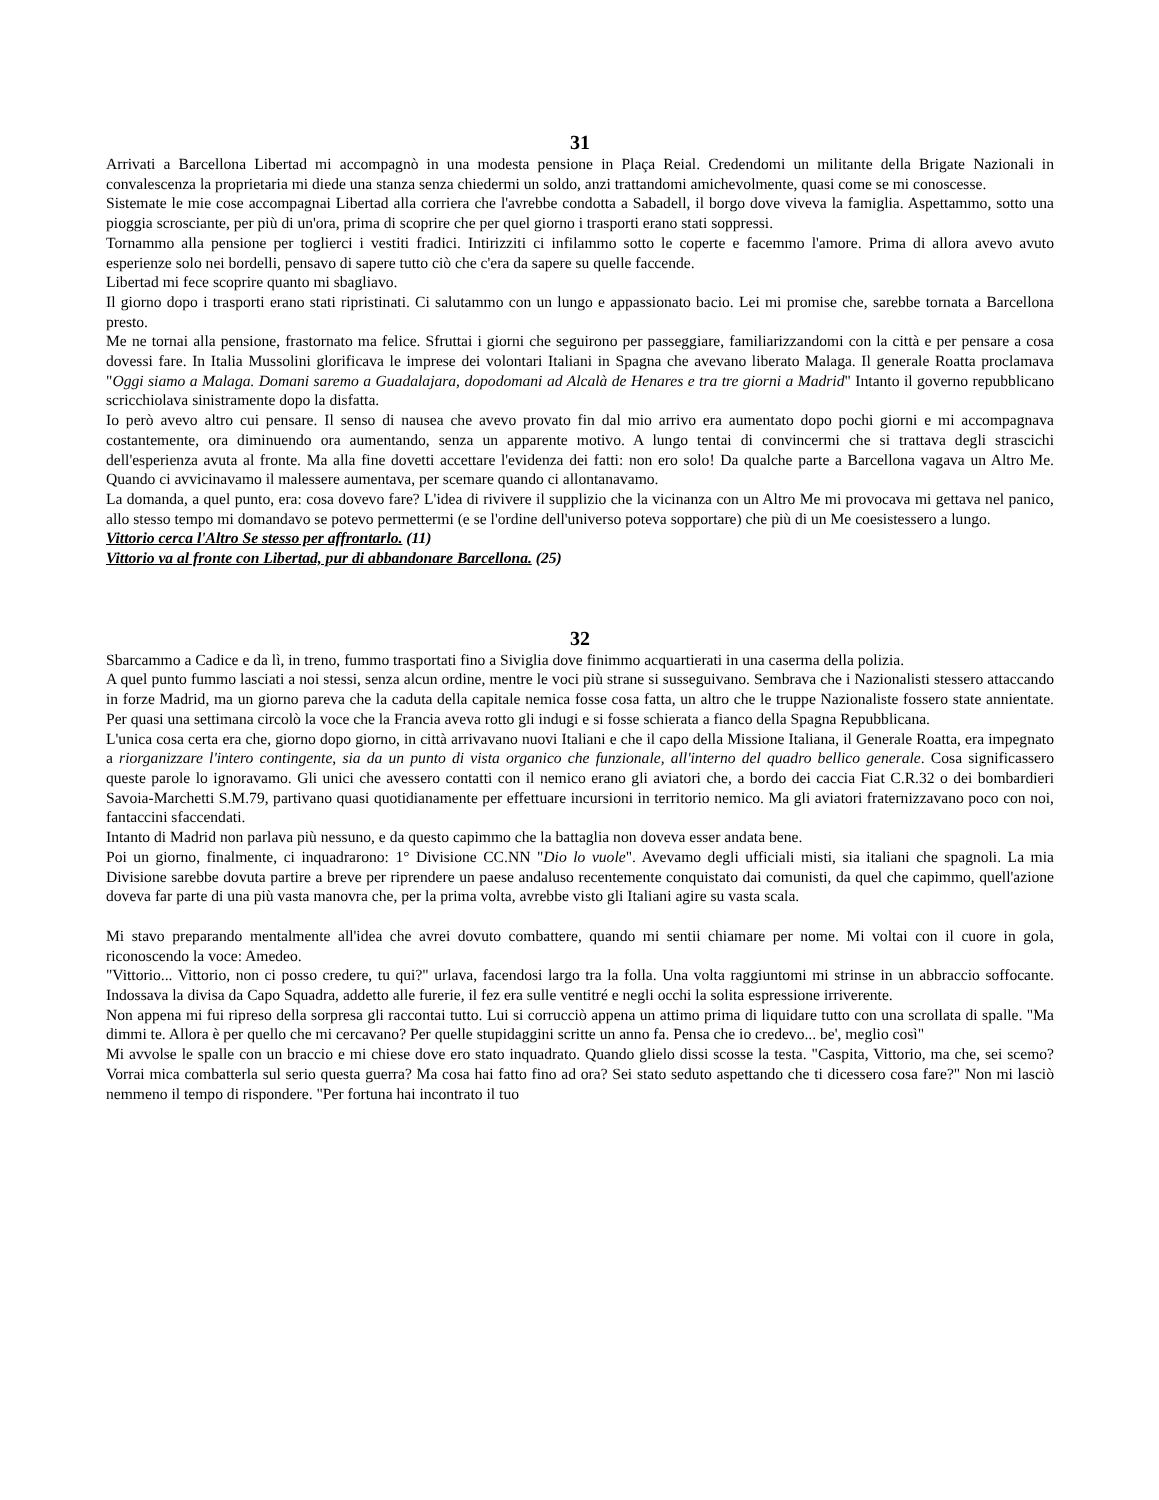31
Arrivati a Barcellona Libertad mi accompagnò in una modesta pensione in Plaça Reial. Credendomi un militante della Brigate Nazionali in convalescenza la proprietaria mi diede una stanza senza chiedermi un soldo, anzi trattandomi amichevolmente, quasi come se mi conoscesse.
Sistemate le mie cose accompagnai Libertad alla corriera che l'avrebbe condotta a Sabadell, il borgo dove viveva la famiglia. Aspettammo, sotto una pioggia scrosciante, per più di un'ora, prima di scoprire che per quel giorno i trasporti erano stati soppressi.
Tornammo alla pensione per toglierci i vestiti fradici. Intirizziti ci infilammo sotto le coperte e facemmo l'amore. Prima di allora avevo avuto esperienze solo nei bordelli, pensavo di sapere tutto ciò che c'era da sapere su quelle faccende.
Libertad mi fece scoprire quanto mi sbagliavo.
Il giorno dopo i trasporti erano stati ripristinati. Ci salutammo con un lungo e appassionato bacio. Lei mi promise che, sarebbe tornata a Barcellona presto.
Me ne tornai alla pensione, frastornato ma felice. Sfruttai i giorni che seguirono per passeggiare, familiarizzandomi con la città e per pensare a cosa dovessi fare. In Italia Mussolini glorificava le imprese dei volontari Italiani in Spagna che avevano liberato Malaga. Il generale Roatta proclamava "Oggi siamo a Malaga. Domani saremo a Guadalajara, dopodomani ad Alcalà de Henares e tra tre giorni a Madrid" Intanto il governo repubblicano scricchiolava sinistramente dopo la disfatta.
Io però avevo altro cui pensare. Il senso di nausea che avevo provato fin dal mio arrivo era aumentato dopo pochi giorni e mi accompagnava costantemente, ora diminuendo ora aumentando, senza un apparente motivo. A lungo tentai di convincermi che si trattava degli strascichi dell'esperienza avuta al fronte. Ma alla fine dovetti accettare l'evidenza dei fatti: non ero solo! Da qualche parte a Barcellona vagava un Altro Me. Quando ci avvicinavamo il malessere aumentava, per scemare quando ci allontanavamo.
La domanda, a quel punto, era: cosa dovevo fare? L'idea di rivivere il supplizio che la vicinanza con un Altro Me mi provocava mi gettava nel panico, allo stesso tempo mi domandavo se potevo permettermi (e se l'ordine dell'universo poteva sopportare) che più di un Me coesistessero a lungo.
Vittorio cerca l'Altro Se stesso per affrontarlo. (11)
Vittorio va al fronte con Libertad, pur di abbandonare Barcellona. (25)
32
Sbarcammo a Cadice e da lì, in treno, fummo trasportati fino a Siviglia dove finimmo acquartierati in una caserma della polizia.
A quel punto fummo lasciati a noi stessi, senza alcun ordine, mentre le voci più strane si susseguivano. Sembrava che i Nazionalisti stessero attaccando in forze Madrid, ma un giorno pareva che la caduta della capitale nemica fosse cosa fatta, un altro che le truppe Nazionaliste fossero state annientate. Per quasi una settimana circolò la voce che la Francia aveva rotto gli indugi e si fosse schierata a fianco della Spagna Repubblicana.
L'unica cosa certa era che, giorno dopo giorno, in città arrivavano nuovi Italiani e che il capo della Missione Italiana, il Generale Roatta, era impegnato a riorganizzare l'intero contingente, sia da un punto di vista organico che funzionale, all'interno del quadro bellico generale. Cosa significassero queste parole lo ignoravamo. Gli unici che avessero contatti con il nemico erano gli aviatori che, a bordo dei caccia Fiat C.R.32 o dei bombardieri Savoia-Marchetti S.M.79, partivano quasi quotidianamente per effettuare incursioni in territorio nemico. Ma gli aviatori fraternizzavano poco con noi, fantaccini sfaccendati.
Intanto di Madrid non parlava più nessuno, e da questo capimmo che la battaglia non doveva esser andata bene.
Poi un giorno, finalmente, ci inquadrarono: 1° Divisione CC.NN "Dio lo vuole". Avevamo degli ufficiali misti, sia italiani che spagnoli. La mia Divisione sarebbe dovuta partire a breve per riprendere un paese andaluso recentemente conquistato dai comunisti, da quel che capimmo, quell'azione doveva far parte di una più vasta manovra che, per la prima volta, avrebbe visto gli Italiani agire su vasta scala.
Mi stavo preparando mentalmente all'idea che avrei dovuto combattere, quando mi sentii chiamare per nome. Mi voltai con il cuore in gola, riconoscendo la voce: Amedeo.
"Vittorio... Vittorio, non ci posso credere, tu qui?" urlava, facendosi largo tra la folla. Una volta raggiuntomi mi strinse in un abbraccio soffocante. Indossava la divisa da Capo Squadra, addetto alle furerie, il fez era sulle ventitré e negli occhi la solita espressione irriverente.
Non appena mi fui ripreso della sorpresa gli raccontai tutto. Lui si corrucciò appena un attimo prima di liquidare tutto con una scrollata di spalle. "Ma dimmi te. Allora è per quello che mi cercavano? Per quelle stupidaggini scritte un anno fa. Pensa che io credevo... be', meglio così"
Mi avvolse le spalle con un braccio e mi chiese dove ero stato inquadrato. Quando glielo dissi scosse la testa. "Caspita, Vittorio, ma che, sei scemo? Vorrai mica combatterla sul serio questa guerra? Ma cosa hai fatto fino ad ora? Sei stato seduto aspettando che ti dicessero cosa fare?" Non mi lasciò nemmeno il tempo di rispondere. "Per fortuna hai incontrato il tuo